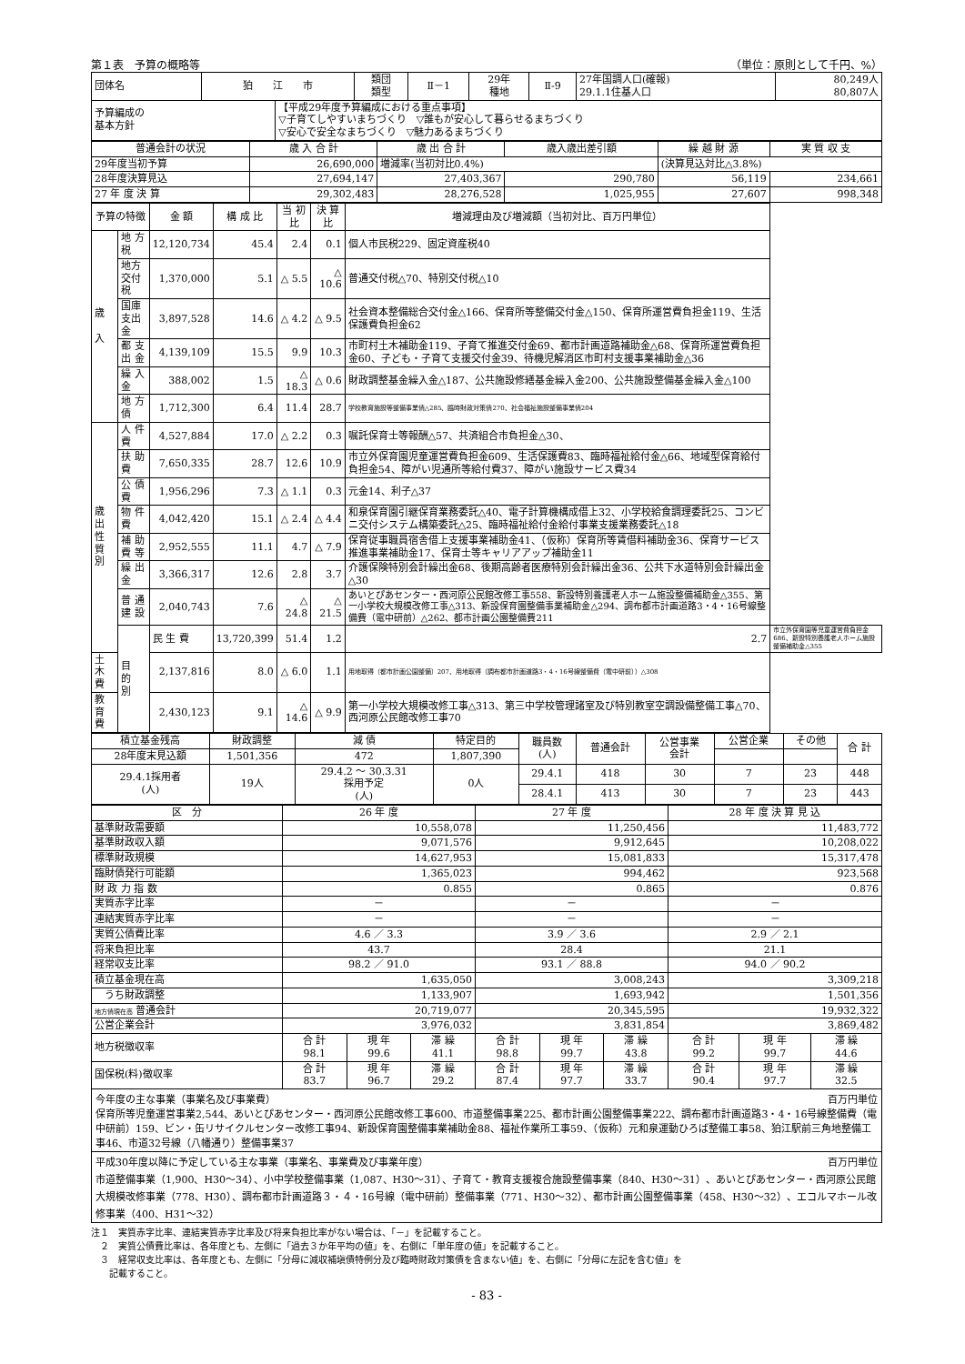第１表　予算の概略等 （単位：原則として千円、%）
| 団体名 | 狛 江 市 | | 類団 類型 | Ⅱ－1 | 29年 種地 | Ⅱ-9 | 27年国調人口(確報) 29.1.1住基人口 | 80,249人 80,807人 |
| 予算編成の 基本方針 | | 【平成29年度予算編成における重点事項】 ▽子育てしやすいまちづくり ▽誰もが安心して暮らせるまちづくり ▽安心で安全なまちづくり ▽魅力あるまちづくり | | | | | | |
| 普通会計の状況 | 歳 入 合 計 | 歳 出 合 計 | 歳入歳出差引額 | 繰 越 財 源 | 実 質 収 支 |
| --- | --- | --- | --- | --- | --- |
| 29年度当初予算 | 26,690,000 | 増減率(当初対比0.4%) | | (決算見込対比△3.8%) | |
| 28年度決算見込 | 27,694,147 | 27,403,367 | 290,780 | 56,119 | 234,661 |
| 27 年 度 決 算 | 29,302,483 | 28,276,528 | 1,025,955 | 27,607 | 998,348 |
| 予算の特徴 | | 金 額 | 構 成 比 | 当 初 比 | 決 算 比 | 増減理由及び増減額（当初対比、百万円単位） | |
| --- | --- | --- | --- | --- | --- | --- | --- |
| 歳 入 | 地 方 税 | 12,120,734 | 45.4 | 2.4 | 0.1 | 個人市民税229、固定資産税40 | |
| | 地方交付税 | 1,370,000 | 5.1 | △ 5.5 | △ 10.6 | 普通交付税△70、特別交付税△10 | |
| | 国庫支出金 | 3,897,528 | 14.6 | △ 4.2 | △ 9.5 | 社会資本整備総合交付金△166、保育所等整備交付金△150、保育所運営費負担金119、生活保護費負担金62 | |
| | 都 支 出 金 | 4,139,109 | 15.5 | 9.9 | 10.3 | 市町村土木補助金119、子育て推進交付金69、都市計画道路補助金△68、保育所運営費負担金60、子ども・子育て支援交付金39、待機児解消区市町村支援事業補助金△36 | |
| | 繰 入 金 | 388,002 | 1.5 | △ 18.3 | △ 0.6 | 財政調整基金繰入金△187、公共施設修繕基金繰入金200、公共施設整備基金繰入金△100 | |
| | 地 方 債 | 1,712,300 | 6.4 | 11.4 | 28.7 | 学校教育施設等整備事業債△285、臨時財政対策債270、社会福祉施設整備事業債204 | |
| 歳 出 性 質 別 | 人 件 費 | 4,527,884 | 17.0 | △ 2.2 | 0.3 | 嘱託保育士等報酬△57、共済組合市負担金△30、 | |
| | 扶 助 費 | 7,650,335 | 28.7 | 12.6 | 10.9 | 市立外保育園児童運営費負担金609、生活保護費83、臨時福祉給付金△66、地域型保育給付負担金54、障がい児通所等給付費37、障がい施設サービス費34 | |
| | 公 債 費 | 1,956,296 | 7.3 | △ 1.1 | 0.3 | 元金14、利子△37 | |
| | 物 件 費 | 4,042,420 | 15.1 | △ 2.4 | △ 4.4 | 和泉保育園引継保育業務委託△40、電子計算機構成借上32、小学校給食調理委託25、コンビニ交付システム構築委託△25、臨時福祉給付金給付事業支援業務委託△18 | |
| | 補 助 費 等 | 2,952,555 | 11.1 | 4.7 | △ 7.9 | 保育従事職員宿舎借上支援事業補助金41、（仮称）保育所等賃借料補助金36、保育サービス推進事業補助金17、保育士等キャリアアップ補助金11 | |
| | 繰 出 金 | 3,366,317 | 12.6 | 2.8 | 3.7 | 介護保険特別会計繰出金68、後期高齢者医療特別会計繰出金36、公共下水道特別会計繰出金△30 | |
| | 普 通 建 設 | 2,040,743 | 7.6 | △ 24.8 | △ 21.5 | あいとぴあセンター・西河原公民館改修工事558、新設特別養護老人ホーム施設整備補助金△355、第一小学校大規模改修工事△313、新設保育園整備事業補助金△294、調布都市計画道路3・4・16号線整備費（電中研前）△262、都市計画公園整備費211 | |
| | 目 的 別 | 民 生 費 | 13,720,399 | 51.4 | 1.2 | 2.7 | 市立外保育園等児童運営費負担金686、新設特別養護老人ホーム施設整備補助金△355 |
| 土 木 費 | | 2,137,816 | 8.0 | △ 6.0 | 1.1 | 用地取得（都市計画公園整備）207、用地取得（調布都市計画道路3・4・16号線整備費（電中研前））△308 | |
| 教 育 費 | | 2,430,123 | 9.1 | △ 14.6 | △ 9.9 | 第一小学校大規模改修工事△313、第三中学校管理諸室及び特別教室空調設備整備工事△70、西河原公民館改修工事70 | |
| 積立基金残高 | 財政調整 | 減 債 | 特定目的 | 職員数 (人) | 普通会計 | 公営事業 会計 | 公営企業 | その他 | 合 計 |
| --- | --- | --- | --- | --- | --- | --- | --- | --- | --- |
| 28年度末見込額 | 1,501,356 | 472 | 1,807,390 | | | | | | |
| 29.4.1採用者 (人) | 19人 | 29.4.2 ～ 30.3.31 採用予定 (人) | 0人 | 29.4.1 | 418 | 30 | 7 | 23 | 448 |
| | | | | 28.4.1 | 413 | 30 | 7 | 23 | 443 |
| 区 分 | 26 年 度 | | | 27 年 度 | | | 28 年 度 決 算 見 込 | | |
| --- | --- | --- | --- | --- | --- | --- | --- | --- | --- |
| 基準財政需要額 | 10,558,078 | | | 11,250,456 | | | 11,483,772 | | |
| 基準財政収入額 | 9,071,576 | | | 9,912,645 | | | 10,208,022 | | |
| 標準財政規模 | 14,627,953 | | | 15,081,833 | | | 15,317,478 | | |
| 臨財債発行可能額 | 1,365,023 | | | 994,462 | | | 923,568 | | |
| 財 政 力 指 数 | 0.855 | | | 0.865 | | | 0.876 | | |
| 実質赤字比率 | － | | | － | | | － | | |
| 連結実質赤字比率 | － | | | － | | | － | | |
| 実質公債費比率 | 4.6 ／ 3.3 | | | 3.9 ／ 3.6 | | | 2.9 ／ 2.1 | | |
| 将来負担比率 | 43.7 | | | 28.4 | | | 21.1 | | |
| 経常収支比率 | 98.2 ／ 91.0 | | | 93.1 ／ 88.8 | | | 94.0 ／ 90.2 | | |
| 積立基金現在高 | 1,635,050 | | | 3,008,243 | | | 3,309,218 | | |
| うち財政調整 | 1,133,907 | | | 1,693,942 | | | 1,501,356 | | |
| 地方債現在高 普通会計 | 20,719,077 | | | 20,345,595 | | | 19,932,322 | | |
| 公営企業会計 | 3,976,032 | | | 3,831,854 | | | 3,869,482 | | |
| 地方税徴収率 | 合 計 98.1 | 現 年 99.6 | 滞 繰 41.1 | 合 計 98.8 | 現 年 99.7 | 滞 繰 43.8 | 合 計 99.2 | 現 年 99.7 | 滞 繰 44.6 |
| 国保税(料)徴収率 | 合 計 83.7 | 現 年 96.7 | 滞 繰 29.2 | 合 計 87.4 | 現 年 97.7 | 滞 繰 33.7 | 合 計 90.4 | 現 年 97.7 | 滞 繰 32.5 |
今年度の主な事業（事業名及び事業費） 百万円単位
保育所等児童運営事業2,544、あいとぴあセンター・西河原公民館改修工事600、市道整備事業225、都市計画公園整備事業222、調布都市計画道路3・4・16号線整備費（電中研前）159、ビン・缶リサイクルセンター改修工事94、新設保育園整備事業補助金88、福祉作業所工事59、（仮称）元和泉運動ひろば整備工事58、狛江駅前三角地整備工事46、市道32号線（八幡通り）整備事業37
平成30年度以降に予定している主な事業（事業名、事業費及び事業年度） 百万円単位
市道整備事業（1,900、H30～34）、小中学校整備事業（1,087、H30～31）、子育て・教育支援複合施設整備事業（840、H30～31）、あいとぴあセンター・西河原公民館大規模改修事業（778、H30）、調布都市計画道路３・４・16号線（電中研前）整備事業（771、H30～32）、都市計画公園整備事業（458、H30～32）、エコルマホール改修事業（400、H31～32）
注１　実質赤字比率、連結実質赤字比率及び将来負担比率がない場合は、「－」を記載すること。
　２　実質公債費比率は、各年度とも、左側に「過去３か年平均の値」を、右側に「単年度の値」を記載すること。
　３　経常収支比率は、各年度とも、左側に「分母に減収補塡債特例分及び臨時財政対策債を含まない値」を、右側に「分母に左記を含む値」を
　　記載すること。
- 83 -